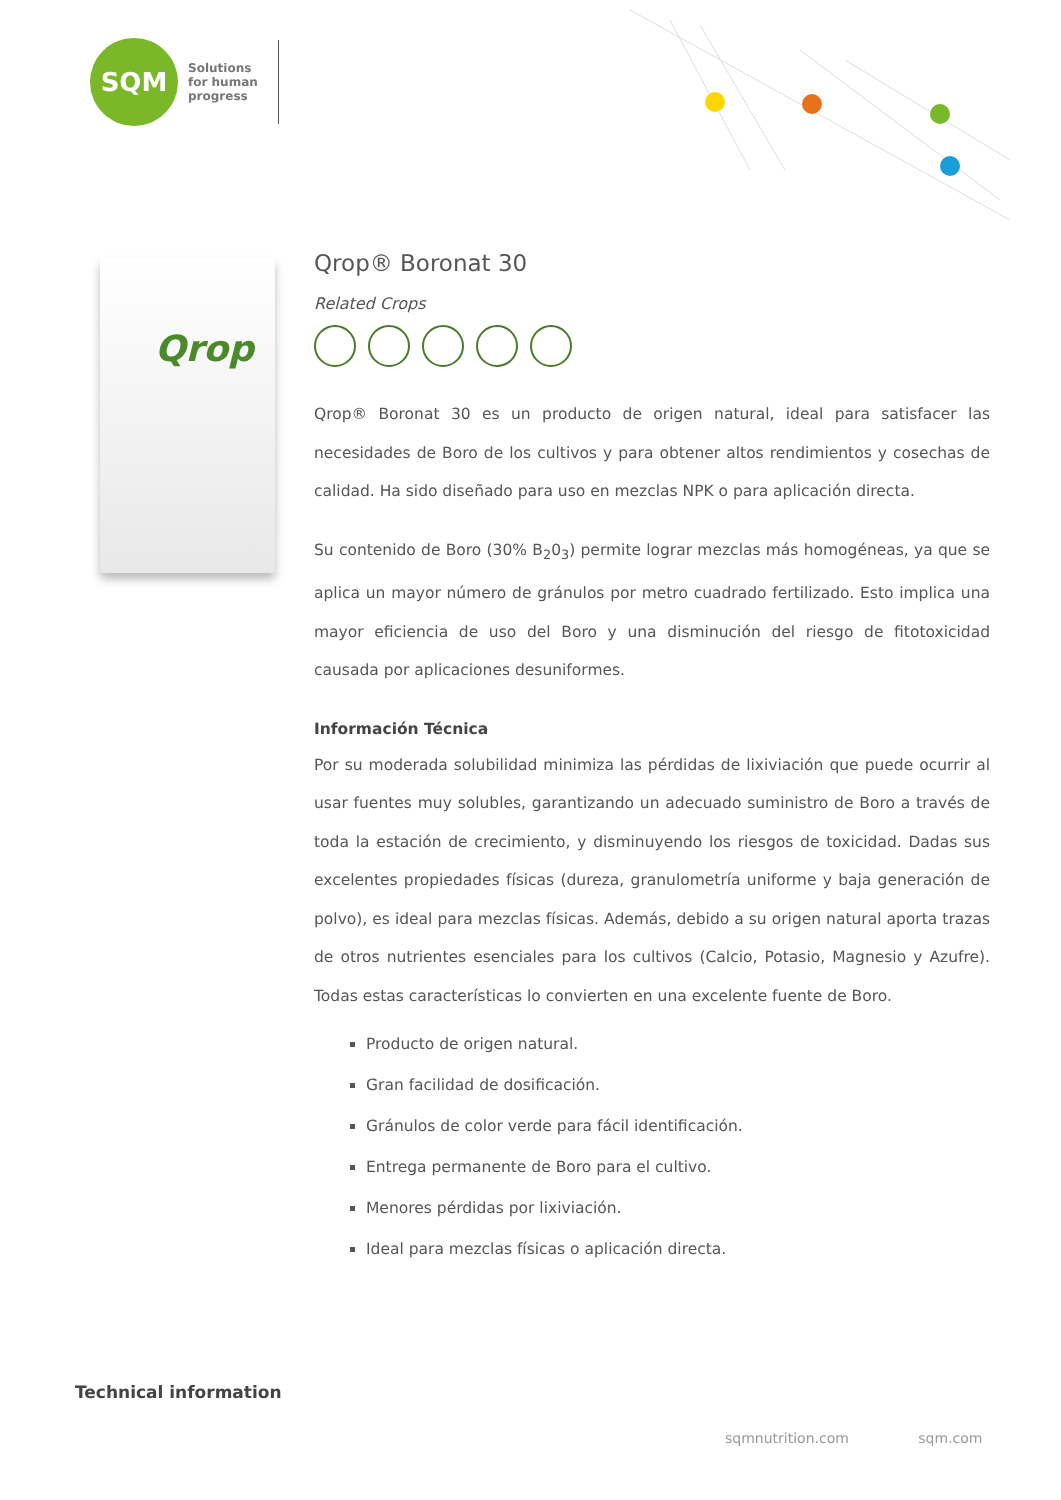SQM
Solutions
for human
progress
Qrop
Qrop® Boronat 30
Related Crops
Qrop® Boronat 30 es un producto de origen natural, ideal para satisfacer las necesidades de Boro de los cultivos y para obtener altos rendimientos y cosechas de calidad. Ha sido diseñado para uso en mezclas NPK o para aplicación directa.
Su contenido de Boro (30% B<sub>2</sub>0<sub>3</sub>) permite lograr mezclas más homogéneas, ya que se aplica un mayor número de gránulos por metro cuadrado fertilizado. Esto implica una mayor eficiencia de uso del Boro y una disminución del riesgo de fitotoxicidad causada por aplicaciones desuniformes.
Información Técnica
Por su moderada solubilidad minimiza las pérdidas de lixiviación que puede ocurrir al usar fuentes muy solubles, garantizando un adecuado suministro de Boro a través de toda la estación de crecimiento, y disminuyendo los riesgos de toxicidad. Dadas sus excelentes propiedades físicas (dureza, granulometría uniforme y baja generación de polvo), es ideal para mezclas físicas. Además, debido a su origen natural aporta trazas de otros nutrientes esenciales para los cultivos (Calcio, Potasio, Magnesio y Azufre). Todas estas características lo convierten en una excelente fuente de Boro.
Producto de origen natural.
Gran facilidad de dosificación.
Gránulos de color verde para fácil identificación.
Entrega permanente de Boro para el cultivo.
Menores pérdidas por lixiviación.
Ideal para mezclas físicas o aplicación directa.
Technical information
sqmnutrition.com sqm.com